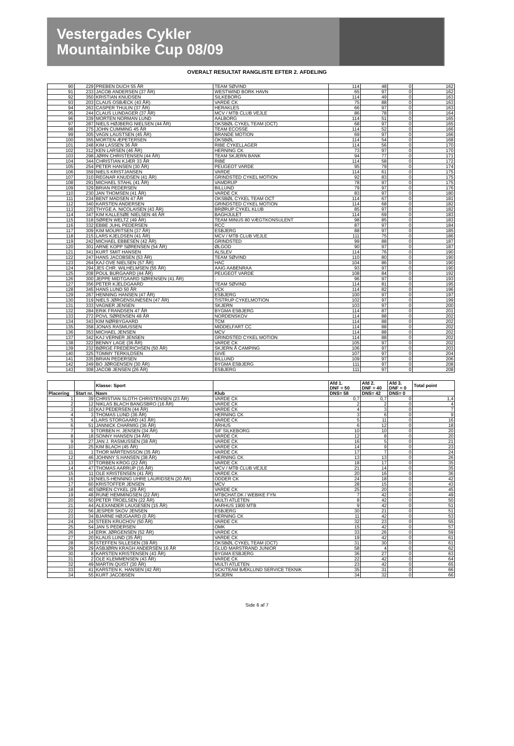Vestergades Cykler
Mountainbike Cup 08/09
OVERALT RESULTAT RANGLISTE EFTER 2. AFDELING
| 90 | 229 | PREBEN DUCH 55 ÅR | TEAM SØVIND | 114 | 48 | 0 | 162 |
| 91 | 233 | JACOB ANDERSEN (37 ÅR) | WESTWIND BORK HAVN | 65 | 97 | 0 | 162 |
| 92 | 350 | KRISTIAN KNUDSEN | SILKEBORG | 114 | 49 | 0 | 163 |
| 93 | 203 | CLAUS OSBÆCK (43 ÅR) | VARDE CK | 75 | 88 | 0 | 163 |
| 94 | 263 | CASPER THULIN (37 ÅR) | HERAKLES | 66 | 97 | 0 | 163 |
| 95 | 244 | CLAUS LUNDAGER (37 ÅR) | MCV / MTB CLUB VEJLE | 86 | 78 | 0 | 164 |
| 96 | 339 | MORTEN NORMAN LUND | AALBORG | 114 | 51 | 0 | 165 |
| 97 | 287 | NIELS HØJBERG NIELSEN (44 ÅR) | OKSBØL CYKEL TEAM (OCT) | 68 | 97 | 0 | 165 |
| 98 | 275 | JOHN CUMMING 45 ÅR | TEAM ECOSSE | 114 | 52 | 0 | 166 |
| 99 | 305 | VAGN LAUSTSEN (45 ÅR) | BRANDE MOTION | 69 | 97 | 0 | 166 |
| 100 | 355 | MORTEN ÆPETERSEN | OKSBØL | 114 | 54 | 0 | 168 |
| 101 | 248 | KIM LASSEN 36 ÅR | RIBE CYKELLAGER | 114 | 56 | 0 | 170 |
| 102 | 312 | KEN LARSEN (46 ÅR) | HERNING CK | 73 | 97 | 0 | 170 |
| 103 | 298 | JØRN CHRISTENSEN (44 ÅR) | TEAM SKJERN BANK | 94 | 77 | 0 | 171 |
| 104 | 344 | CHRISTIAN KJÆR 33 ÅR | RIBE | 114 | 58 | 0 | 172 |
| 105 | 254 | PETER HANSEN (30 ÅR) | PEUGEOT VARDE | 95 | 79 | 0 | 174 |
| 106 | 359 | NIELS KRISTJANSEN | VARDE | 114 | 61 | 0 | 175 |
| 107 | 310 | REGNAR KNUDSEN (41 ÅR) | GRINDSTED CYKEL MOTION | 92 | 83 | 0 | 175 |
| 108 | 291 | MICHAEL STAHL (41 ÅR) | VAMDRUP | 78 | 97 | 0 | 175 |
| 109 | 329 | BRIAN PEDERSEN | BILLUND | 79 | 97 | 0 | 176 |
| 110 | 230 | JAN THOMSEN (41 ÅR) | VARDE CK | 83 | 97 | 0 | 180 |
| 111 | 234 | BENT MADSEN 47 ÅR | OKSBØL CYKEL TEAM OCT | 114 | 67 | 0 | 181 |
| 112 | 340 | KARSTEN ANDERSEN | GRINDSTED CYKEL MOTION | 114 | 68 | 0 | 182 |
| 113 | 220 | THYGE A. NICOLAISEN (43 ÅR) | BRØRUP CYKEL KLUB | 85 | 97 | 0 | 182 |
| 114 | 347 | KIM KALLESØE NIELSEN 46 ÅR | BAGHJULET | 114 | 69 | 0 | 183 |
| 115 | 318 | SØREN WELTZ (49 ÅR) | TEAM MINUS 80 VÆGTKONSULENT | 98 | 85 | 0 | 183 |
| 116 | 332 | EBBE JUHL PEDERSEN | RCC | 87 | 97 | 0 | 184 |
| 117 | 309 | KIM MOURITSEN (37 ÅR) | ESBJERG | 88 | 97 | 0 | 185 |
| 118 | 215 | LARS KJELDSEN (41 ÅR) | MCV / MTB CLUB VEJLE | 111 | 75 | 0 | 186 |
| 119 | 242 | MICHAEL EBBESEN (42 ÅR) | GRINDSTED | 99 | 88 | 0 | 187 |
| 120 | 301 | ARNE KOPP SØRENSEN (54 ÅR) | ØLGOD | 90 | 97 | 0 | 187 |
| 121 | 341 | KURT SMIT HANSEN | ALSLEV | 114 | 76 | 0 | 190 |
| 122 | 247 | HANS JACOBSEN (53 ÅR) | TEAM SØVIND | 110 | 80 | 0 | 190 |
| 123 | 264 | KAJ OVE NIELSEN (57 ÅR) | HAC | 104 | 86 | 0 | 190 |
| 124 | 294 | JES CHR. WILHELMSEN (55 ÅR) | AAIG AABENRAA | 93 | 97 | 0 | 190 |
| 125 | 208 | POUL BURGAARD (44 ÅR) | PEUGEOT VARDE | 108 | 84 | 0 | 192 |
| 126 | 300 | JEPPE MIDTGAARD SØRENSEN (41 ÅR) | - | 96 | 97 | 0 | 193 |
| 127 | 356 | PETER KJELDGAARD | TEAM SØVIND | 114 | 81 | 0 | 195 |
| 128 | 345 | HANS LUND 50 ÅR | VCK | 114 | 82 | 0 | 196 |
| 129 | 267 | HENNING HANSEN (47 ÅR) | ESBJERG | 100 | 97 | 0 | 197 |
| 130 | 319 | NIELS JØRGENSUNESEN (47 ÅR) | TISTRUP CYKELMOTION | 102 | 97 | 0 | 199 |
| 131 | 333 | VAGNER JENSEN | SKJERN | 103 | 97 | 0 | 200 |
| 132 | 284 | ERIK FRANDSEN 47 ÅR | BYGMA ESBJERG | 114 | 87 | 0 | 201 |
| 133 | 272 | POVL SØRENSEN 48 ÅR | NORDENSKOV | 114 | 88 | 0 | 202 |
| 134 | 343 | KIM NØRBYGAARD | TCM | 114 | 88 | 0 | 202 |
| 135 | 358 | JONAS RASMUSSEN | MIDDELFART CC | 114 | 88 | 0 | 202 |
| 136 | 353 | MICHAEL JENSEN | MCV | 114 | 88 | 0 | 202 |
| 137 | 342 | KAJ VERNER JENSEN | GRINDSTED CYKEL MOTION | 114 | 88 | 0 | 202 |
| 138 | 322 | BENNY LAGE (36 ÅR) | VARDE CK | 105 | 97 | 0 | 202 |
| 139 | 232 | BØRGE FREDERICHSEN (50 ÅR) | SKJERN Å CAMPING | 106 | 97 | 0 | 203 |
| 140 | 325 | TOMMY TERKILDSEN | GIVE | 107 | 97 | 0 | 204 |
| 141 | 335 | BRIAN PEDERSEN | BILLUND | 109 | 97 | 0 | 206 |
| 142 | 249 | BO JØRGENSEN (30 ÅR) | BYGMA ESBJERG | 111 | 97 | 0 | 208 |
| 143 | 308 | JACOB JENSEN (26 ÅR) | ESBJERG | 111 | 97 | 0 | 208 |
| | | Klasse: Sport | | Afd 1. DNF = 50 | Afd 2. DNF = 40 | Afd 3. DNF = 0 | Total point |
| Placering | Start nr. | Navn | Klub | DNS= 58 | DNS= 42 | DNS= 0 | |
| 1 | 39 | CHRISTIAN SLOTH CHRISTENSEN (23 ÅR) | VARDE CK | 0,7 | 0,7 | 0 | 1,4 |
| 2 | 12 | NIKLAS BLACH BANGSBRO (16 ÅR) | VARDE CK | 2 | 2 | 0 | 4 |
| 3 | 10 | KAJ PEDERSEN (44 ÅR) | VARDE CK | 4 | 3 | 0 | 7 |
| 4 | 3 | THOMAS LUND (36 ÅR) | HERNING CK | 3 | 6 | 0 | 9 |
| 5 | 4 | LARS STORGAARD (43 ÅR) | VARDE CK | 5 | 11 | 0 | 16 |
| 6 | 51 | JANNICK CHARMIG (36 ÅR) | ÅRHUS | 6 | 12 | 0 | 18 |
| 7 | 9 | TORBEN H. JENSEN (34 ÅR) | SIF SILKEBORG | 10 | 10 | 0 | 20 |
| 8 | 18 | SONNY HANSEN (34 ÅR) | VARDE CK | 12 | 8 | 0 | 20 |
| 9 | 27 | JAN J. RASMUSSEN (38 ÅR) | VARDE CK | 16 | 5 | 0 | 21 |
| 10 | 25 | KIM BLACH (45 ÅR) | VARDE CK | 14 | 9 | 0 | 23 |
| 11 | 1 | THOR MÅRTENSSON (35 ÅR) | VARDE CK | 17 | 7 | 0 | 24 |
| 12 | 46 | JOHNNY S.HANSEN (38 ÅR) | HERNING CK | 13 | 13 | 0 | 26 |
| 13 | 37 | TORBEN KROG (22 ÅR) | VARDE CK | 18 | 17 | 0 | 35 |
| 14 | 47 | THOMAS AARRUP (16 ÅR) | MCV / MTB CLUB VEJLE | 21 | 14 | 0 | 35 |
| 15 | 11 | OLE KRISTENSEN (41 ÅR) | VARDE CK | 20 | 16 | 0 | 36 |
| 16 | 19 | NIELS-HENNING UHRE LAURIDSEN (20 ÅR) | ODDER CK | 24 | 18 | 0 | 42 |
| 17 | 60 | KRISTOFFER JENSEN | MCV | 28 | 15 | 0 | 43 |
| 18 | 40 | SØREN CYKEL (29 ÅR) | VARDE CK | 25 | 20 | 0 | 45 |
| 19 | 48 | RUNE HEMMINGSEN (22 ÅR) | MTBCHAT.DK / WEBIKE FYN | 7 | 42 | 0 | 49 |
| 20 | 50 | PETER TROELSEN (22 ÅR) | MULTI ATLETEN | 8 | 42 | 0 | 50 |
| 21 | 44 | ALEXANDER LAUGESEN (15 ÅR) | AARHUS 1900 MTB | 9 | 42 | 0 | 51 |
| 22 | 56 | JESPER SKOV JENSEN | ESBJERG | 30 | 21 | 0 | 51 |
| 23 | 34 | BJARNE HØJGAARD (0 ÅR) | HERNING CK | 11 | 42 | 0 | 53 |
| 24 | 24 | STEEN KRUCHOV (50 ÅR) | VARDE CK | 32 | 23 | 0 | 55 |
| 25 | 54 | JAN S PEDERSEN | OMK | 15 | 42 | 0 | 57 |
| 26 | 14 | ERIK JØRGENSEN (52 ÅR) | VARDE CK | 33 | 26 | 0 | 59 |
| 27 | 20 | KLAUS LUND (35 ÅR) | VARDE CK | 19 | 42 | 0 | 61 |
| 28 | 36 | STEFFEN SILLESEN (39 ÅR) | OKSBØL CYKEL TEAM (OCT) | 31 | 30 | 0 | 61 |
| 29 | 29 | ASBJØRN KRAGH ANDERSEN 16 ÅR | GLUD MARSTRAND JUNIOR | 58 | 4 | 0 | 62 |
| 30 | 8 | KARSTEN KRISTENSEN (43 ÅR) | BYGMA ESBJERG | 36 | 27 | 0 | 63 |
| 31 | 2 | OLE KLEMMENSEN (43 ÅR) | VARDE CK | 22 | 42 | 0 | 64 |
| 32 | 49 | MARTIN QUIST (30 ÅR) | MULTI ATLETEN | 23 | 42 | 0 | 65 |
| 33 | 41 | KARSTEN K. HANSEN (42 ÅR) | VCK/TEAM BÆKLUND SERVICE TEKNIK | 35 | 31 | 0 | 66 |
| 34 | 55 | KURT JACOBSEN | SKJERN | 34 | 32 | 0 | 66 |
Side 6 af 7